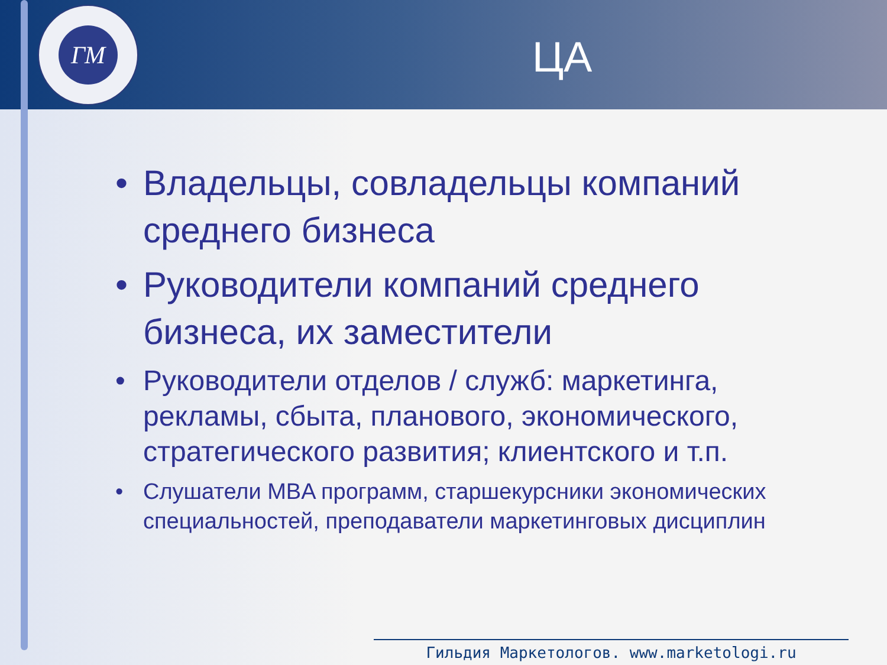ГМ
ЦА
• Владельцы, совладельцы компаний среднего бизнеса
• Руководители компаний среднего бизнеса, их заместители
• Руководители отделов / служб: маркетинга, рекламы, сбыта, планового, экономического, стратегического развития; клиентского и т.п.
• Слушатели MBA программ, старшекурсники экономических специальностей, преподаватели маркетинговых дисциплин
Гильдия Маркетологов. www.marketologi.ru